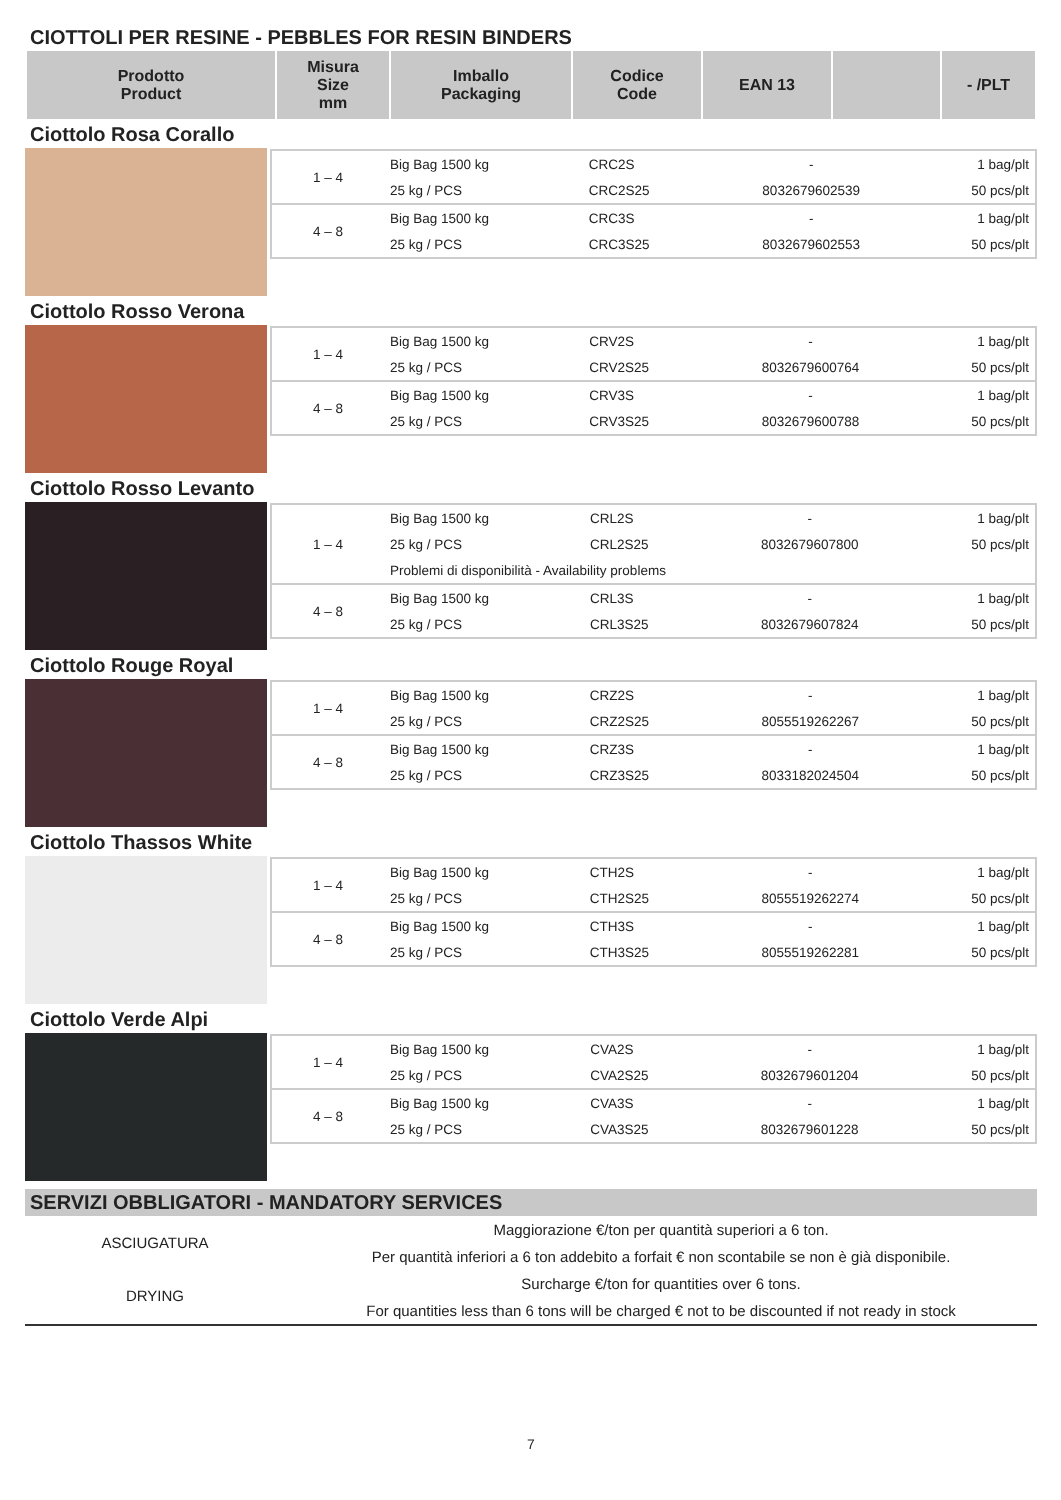CIOTTOLI PER RESINE - PEBBLES FOR RESIN BINDERS
| Prodotto Product | Misura Size mm | Imballo Packaging | Codice Code | EAN 13 | | - /PLT |
| --- | --- | --- | --- | --- | --- | --- |
Ciottolo Rosa Corallo
| 1 – 4 | Big Bag 1500 kg | CRC2S | - | 1 bag/plt |
| | 25 kg / PCS | CRC2S25 | 8032679602539 | 50 pcs/plt |
| 4 – 8 | Big Bag 1500 kg | CRC3S | - | 1 bag/plt |
| | 25 kg / PCS | CRC3S25 | 8032679602553 | 50 pcs/plt |
Ciottolo Rosso Verona
| 1 – 4 | Big Bag 1500 kg | CRV2S | - | 1 bag/plt |
| | 25 kg / PCS | CRV2S25 | 8032679600764 | 50 pcs/plt |
| 4 – 8 | Big Bag 1500 kg | CRV3S | - | 1 bag/plt |
| | 25 kg / PCS | CRV3S25 | 8032679600788 | 50 pcs/plt |
Ciottolo Rosso Levanto
| 1 – 4 | Big Bag 1500 kg | CRL2S | - | 1 bag/plt |
| | 25 kg / PCS | CRL2S25 | 8032679607800 | 50 pcs/plt |
| | Problemi di disponibilità - Availability problems | | | |
| 4 – 8 | Big Bag 1500 kg | CRL3S | - | 1 bag/plt |
| | 25 kg / PCS | CRL3S25 | 8032679607824 | 50 pcs/plt |
Ciottolo Rouge Royal
| 1 – 4 | Big Bag 1500 kg | CRZ2S | - | 1 bag/plt |
| | 25 kg / PCS | CRZ2S25 | 8055519262267 | 50 pcs/plt |
| 4 – 8 | Big Bag 1500 kg | CRZ3S | - | 1 bag/plt |
| | 25 kg / PCS | CRZ3S25 | 8033182024504 | 50 pcs/plt |
Ciottolo Thassos White
| 1 – 4 | Big Bag 1500 kg | CTH2S | - | 1 bag/plt |
| | 25 kg / PCS | CTH2S25 | 8055519262274 | 50 pcs/plt |
| 4 – 8 | Big Bag 1500 kg | CTH3S | - | 1 bag/plt |
| | 25 kg / PCS | CTH3S25 | 8055519262281 | 50 pcs/plt |
Ciottolo Verde Alpi
| 1 – 4 | Big Bag 1500 kg | CVA2S | - | 1 bag/plt |
| | 25 kg / PCS | CVA2S25 | 8032679601204 | 50 pcs/plt |
| 4 – 8 | Big Bag 1500 kg | CVA3S | - | 1 bag/plt |
| | 25 kg / PCS | CVA3S25 | 8032679601228 | 50 pcs/plt |
SERVIZI OBBLIGATORI - MANDATORY SERVICES
ASCIUGATURA
DRYING
Maggiorazione €/ton per quantità superiori a 6 ton.
Per quantità inferiori a 6 ton addebito a forfait € non scontabile se non è già disponibile.
Surcharge €/ton for quantities over 6 tons.
For quantities less than 6 tons will be charged € not to be discounted if not ready in stock
7